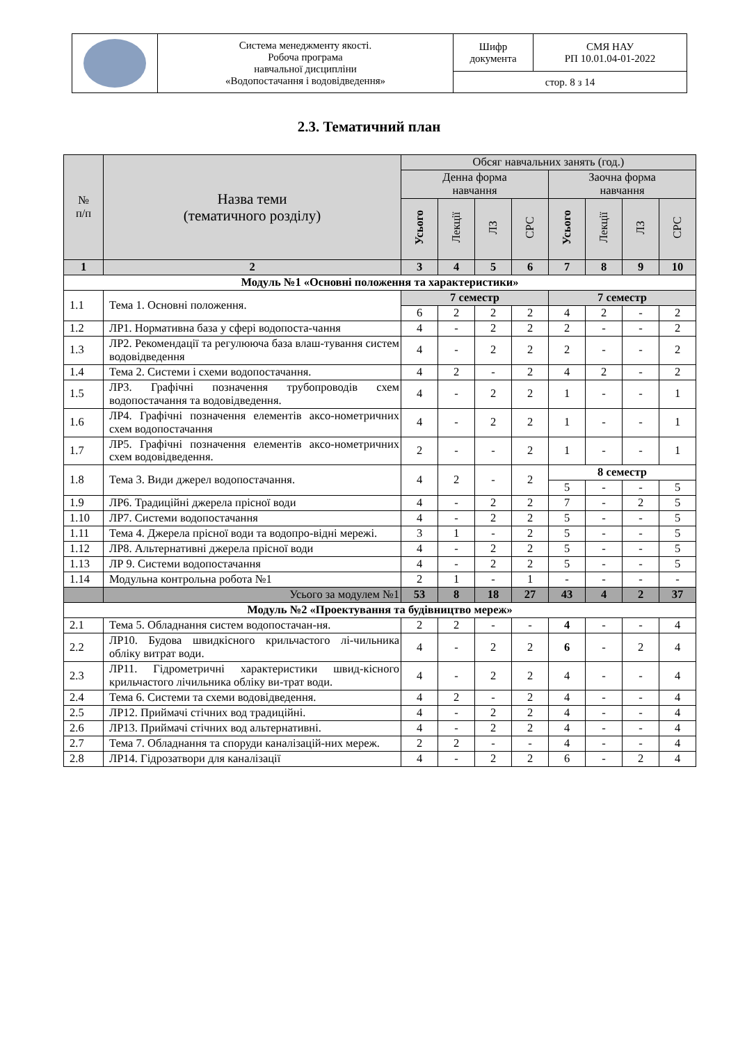| | Система менеджменту якості. Робоча програма навчальної дисципліни «Водопостачання і водовідведення» | Шифр документа | СМЯ НАУ РП 10.01.04-01-2022 |
| | | стор. 8 з 14 | |
2.3. Тематичний план
| № п/п | Назва теми (тематичного розділу) | Обсяг навчальних занять (год.) | | | | | | | |
| --- | --- | --- | --- | --- | --- | --- | --- | --- | --- |
| | | Денна форма навчання | | | | Заочна форма навчання | | | |
| | | Усього | Лекції | ЛЗ | СРС | Усього | Лекції | ЛЗ | СРС |
| 1 | 2 | 3 | 4 | 5 | 6 | 7 | 8 | 9 | 10 |
| Модуль №1 «Основні положення та характеристики» | | | | | | | | | |
| 1.1 | Тема 1. Основні положення. | 7 семестр | | | | 7 семестр | | | |
| | | 6 | 2 | 2 | 2 | 4 | 2 | - | 2 |
| 1.2 | ЛР1. Нормативна база у сфері водопоста-чання | 4 | - | 2 | 2 | 2 | - | - | 2 |
| 1.3 | ЛР2. Рекомендації та регулююча база влаш-тування систем водовідведення | 4 | - | 2 | 2 | 2 | - | - | 2 |
| 1.4 | Тема 2. Системи і схеми водопостачання. | 4 | 2 | - | 2 | 4 | 2 | - | 2 |
| 1.5 | ЛР3. Графічні позначення трубопроводів схем водопостачання та водовідведення. | 4 | - | 2 | 2 | 1 | - | - | 1 |
| 1.6 | ЛР4. Графічні позначення елементів аксо-нометричних схем водопостачання | 4 | - | 2 | 2 | 1 | - | - | 1 |
| 1.7 | ЛР5. Графічні позначення елементів аксо-нометричних схем водовідведення. | 2 | - | - | 2 | 1 | - | - | 1 |
| 1.8 | Тема 3. Види джерел водопостачання. | 4 | 2 | - | 2 | 8 семестр | | | |
| | | | | | | 5 | - | - | 5 |
| 1.9 | ЛР6. Традиційні джерела прісної води | 4 | - | 2 | 2 | 7 | - | 2 | 5 |
| 1.10 | ЛР7. Системи водопостачання | 4 | - | 2 | 2 | 5 | - | - | 5 |
| 1.11 | Тема 4. Джерела прісної води та водопро-відні мережі. | 3 | 1 | - | 2 | 5 | - | - | 5 |
| 1.12 | ЛР8. Альтернативні джерела прісної води | 4 | - | 2 | 2 | 5 | - | - | 5 |
| 1.13 | ЛР 9. Системи водопостачання | 4 | - | 2 | 2 | 5 | - | - | 5 |
| 1.14 | Модульна контрольна робота №1 | 2 | 1 | - | 1 | - | - | - | - |
| | Усього за модулем №1 | 53 | 8 | 18 | 27 | 43 | 4 | 2 | 37 |
| Модуль №2 «Проектування та будівництво мереж» | | | | | | | | | |
| 2.1 | Тема 5. Обладнання систем водопостачан-ня. | 2 | 2 | - | - | 4 | - | - | 4 |
| 2.2 | ЛР10. Будова швидкісного крильчастого лі-чильника обліку витрат води. | 4 | - | 2 | 2 | 6 | - | 2 | 4 |
| 2.3 | ЛР11. Гідрометричні характеристики швид-кісного крильчастого лічильника обліку ви-трат води. | 4 | - | 2 | 2 | 4 | - | - | 4 |
| 2.4 | Тема 6. Системи та схеми водовідведення. | 4 | 2 | - | 2 | 4 | - | - | 4 |
| 2.5 | ЛР12. Приймачі стічних вод традиційні. | 4 | - | 2 | 2 | 4 | - | - | 4 |
| 2.6 | ЛР13. Приймачі стічних вод альтернативні. | 4 | - | 2 | 2 | 4 | - | - | 4 |
| 2.7 | Тема 7. Обладнання та споруди каналізацій-них мереж. | 2 | 2 | - | - | 4 | - | - | 4 |
| 2.8 | ЛР14. Гідрозатвори для каналізації | 4 | - | 2 | 2 | 6 | - | 2 | 4 |